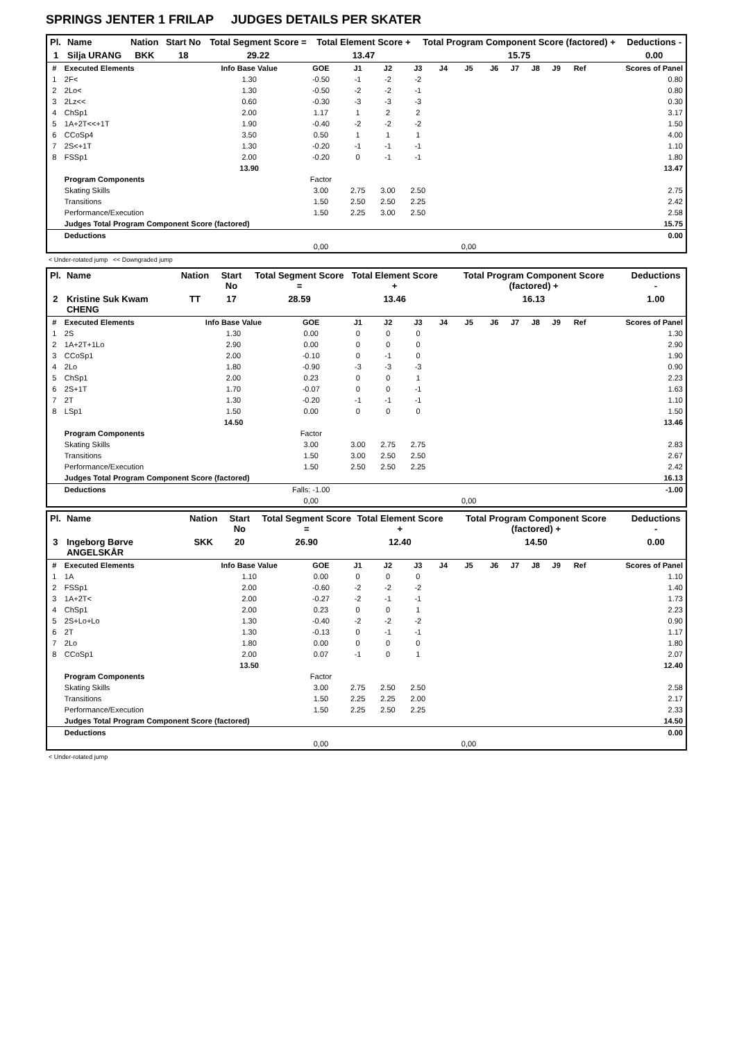SPRINGS JENTER 1 FRILAP JUDGES DETAILS PER SKATER
| Pl. | Name | Nation | Start No | Total Segment Score = | Total Element Score + | Total Program Component Score (factored) + | Deductions - |
| --- | --- | --- | --- | --- | --- | --- | --- |
| 1 | Silja URANG | BKK | 18 | 29.22 | 13.47 | 15.75 | 0.00 |
| # | Executed Elements | Info Base Value | GOE | J1 | J2 | J3 | J4 | J5 | J6 | J7 | J8 | J9 | Ref | Scores of Panel |
| --- | --- | --- | --- | --- | --- | --- | --- | --- | --- | --- | --- | --- | --- | --- |
| 1 | 2F< | 1.30 | -0.50 | -1 | -2 | -2 | | | | | | | | 0.80 |
| 2 | 2Lo< | 1.30 | -0.50 | -2 | -2 | -1 | | | | | | | | 0.80 |
| 3 | 2Lz<< | 0.60 | -0.30 | -3 | -3 | -3 | | | | | | | | 0.30 |
| 4 | ChSp1 | 2.00 | 1.17 | 1 | 2 | 2 | | | | | | | | 3.17 |
| 5 | 1A+2T<<+1T | 1.90 | -0.40 | -2 | -2 | -2 | | | | | | | | 1.50 |
| 6 | CCoSp4 | 3.50 | 0.50 | 1 | 1 | 1 | | | | | | | | 4.00 |
| 7 | 2S<+1T | 1.30 | -0.20 | -1 | -1 | -1 | | | | | | | | 1.10 |
| 8 | FSSp1 | 2.00 | -0.20 | 0 | -1 | -1 | | | | | | | | 1.80 |
| | | 13.90 | | | | | | | | | | | | 13.47 |
| | Program Components | | Factor | | | | | | | | | | | |
| | Skating Skills | | 3.00 | 2.75 | 3.00 | 2.50 | | | | | | | | 2.75 |
| | Transitions | | 1.50 | 2.50 | 2.50 | 2.25 | | | | | | | | 2.42 |
| | Performance/Execution | | 1.50 | 2.25 | 3.00 | 2.50 | | | | | | | | 2.58 |
| | Judges Total Program Component Score (factored) | | | | | | | | | | | | | 15.75 |
| | Deductions | | | | | | | | | | | | | 0.00 |
| | | | 0,00 | | | | | 0,00 | | | | | | |
< Under-rotated jump << Downgraded jump
| Pl. | Name | Nation | Start No | Total Segment Score = | Total Element Score + | Total Program Component Score (factored) + | Deductions - |
| --- | --- | --- | --- | --- | --- | --- | --- |
| 2 | Kristine Suk Kwam CHENG | TT | 17 | 28.59 | 13.46 | 16.13 | 1.00 |
| # | Executed Elements | Info Base Value | GOE | J1 | J2 | J3 | J4 | J5 | J6 | J7 | J8 | J9 | Ref | Scores of Panel |
| --- | --- | --- | --- | --- | --- | --- | --- | --- | --- | --- | --- | --- | --- | --- |
| 1 | 2S | 1.30 | 0.00 | 0 | 0 | 0 | | | | | | | | 1.30 |
| 2 | 1A+2T+1Lo | 2.90 | 0.00 | 0 | 0 | 0 | | | | | | | | 2.90 |
| 3 | CCoSp1 | 2.00 | -0.10 | 0 | -1 | 0 | | | | | | | | 1.90 |
| 4 | 2Lo | 1.80 | -0.90 | -3 | -3 | -3 | | | | | | | | 0.90 |
| 5 | ChSp1 | 2.00 | 0.23 | 0 | 0 | 1 | | | | | | | | 2.23 |
| 6 | 2S+1T | 1.70 | -0.07 | 0 | 0 | -1 | | | | | | | | 1.63 |
| 7 | 2T | 1.30 | -0.20 | -1 | -1 | -1 | | | | | | | | 1.10 |
| 8 | LSp1 | 1.50 | 0.00 | 0 | 0 | 0 | | | | | | | | 1.50 |
| | | 14.50 | | | | | | | | | | | | 13.46 |
| | Program Components | | Factor | | | | | | | | | | | |
| | Skating Skills | | 3.00 | 3.00 | 2.75 | 2.75 | | | | | | | | 2.83 |
| | Transitions | | 1.50 | 3.00 | 2.50 | 2.50 | | | | | | | | 2.67 |
| | Performance/Execution | | 1.50 | 2.50 | 2.50 | 2.25 | | | | | | | | 2.42 |
| | Judges Total Program Component Score (factored) | | | | | | | | | | | | | 16.13 |
| | Deductions | | Falls: -1.00 | | | | | | | | | | | -1.00 |
| | | | 0,00 | | | | | 0,00 | | | | | | |
| Pl. | Name | Nation | Start No | Total Segment Score = | Total Element Score + | Total Program Component Score (factored) + | Deductions - |
| --- | --- | --- | --- | --- | --- | --- | --- |
| 3 | Ingeborg Børve ANGELSKÅR | SKK | 20 | 26.90 | 12.40 | 14.50 | 0.00 |
| # | Executed Elements | Info Base Value | GOE | J1 | J2 | J3 | J4 | J5 | J6 | J7 | J8 | J9 | Ref | Scores of Panel |
| --- | --- | --- | --- | --- | --- | --- | --- | --- | --- | --- | --- | --- | --- | --- |
| 1 | 1A | 1.10 | 0.00 | 0 | 0 | 0 | | | | | | | | 1.10 |
| 2 | FSSp1 | 2.00 | -0.60 | -2 | -2 | -2 | | | | | | | | 1.40 |
| 3 | 1A+2T< | 2.00 | -0.27 | -2 | -1 | -1 | | | | | | | | 1.73 |
| 4 | ChSp1 | 2.00 | 0.23 | 0 | 0 | 1 | | | | | | | | 2.23 |
| 5 | 2S+Lo+Lo | 1.30 | -0.40 | -2 | -2 | -2 | | | | | | | | 0.90 |
| 6 | 2T | 1.30 | -0.13 | 0 | -1 | -1 | | | | | | | | 1.17 |
| 7 | 2Lo | 1.80 | 0.00 | 0 | 0 | 0 | | | | | | | | 1.80 |
| 8 | CCoSp1 | 2.00 | 0.07 | -1 | 0 | 1 | | | | | | | | 2.07 |
| | | 13.50 | | | | | | | | | | | | 12.40 |
| | Program Components | | Factor | | | | | | | | | | | |
| | Skating Skills | | 3.00 | 2.75 | 2.50 | 2.50 | | | | | | | | 2.58 |
| | Transitions | | 1.50 | 2.25 | 2.25 | 2.00 | | | | | | | | 2.17 |
| | Performance/Execution | | 1.50 | 2.25 | 2.50 | 2.25 | | | | | | | | 2.33 |
| | Judges Total Program Component Score (factored) | | | | | | | | | | | | | 14.50 |
| | Deductions | | | | | | | | | | | | | 0.00 |
| | | | 0,00 | | | | | 0,00 | | | | | | |
< Under-rotated jump